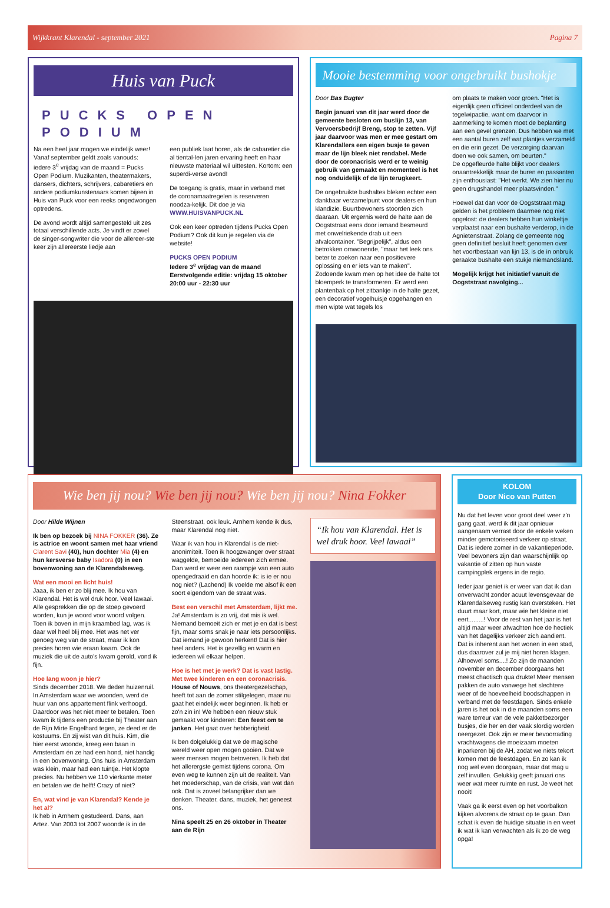Wijkkrant Klarendal - september 2021 Pagina 7
Huis van Puck
PUCKS OPEN PODIUM
Na een heel jaar mogen we eindelijk weer! Vanaf september geldt zoals vanouds: iedere 3<sup>e</sup> vrijdag van de maand = Pucks Open Podium. Muzikanten, theatermakers, dansers, dichters, schrijvers, cabaretiers en andere podiumkunstenaars komen bijeen in Huis van Puck voor een reeks ongedwongen optredens.
De avond wordt altijd samengesteld uit zes totaal verschillende acts. Je vindt er zowel de singer-songwriter die voor de allereer-ste keer zijn allereerste liedje aan
een publiek laat horen, als de cabaretier die al tiental-len jaren ervaring heeft en haar nieuwste materiaal wil uittesten. Kortom: een superdi-verse avond!
De toegang is gratis, maar in verband met de coronamaatregelen is reserveren noodza-kelijk. Dit doe je via WWW.HUISVANPUCK.NL
Ook een keer optreden tijdens Pucks Open Podium? Ook dit kun je regelen via de website!
PUCKS OPEN PODIUM
Iedere 3<sup>e</sup> vrijdag van de maand
Eerstvolgende editie: vrijdag 15 oktober
20:00 uur - 22:30 uur
Mooie bestemming voor ongebruikt bushokje
Door Bas Bugter
Begin januari van dit jaar werd door de gemeente besloten om buslijn 13, van Vervoersbedrijf Breng, stop te zetten. Vijf jaar daarvoor was men er mee gestart om Klarendallers een eigen busje te geven maar de lijn bleek niet rendabel. Mede door de coronacrisis werd er te weinig gebruik van gemaakt en momenteel is het nog onduidelijk of de lijn terugkeert.
De ongebruikte bushaltes bleken echter een dankbaar verzamelpunt voor dealers en hun klandizie. Buurtbewoners stoorden zich daaraan. Uit ergernis werd de halte aan de Oogststraat eens door iemand besmeurd met onwelriekende drab uit een afvalcontainer. "Begrijpelijk", aldus een betrokken omwonende, "maar het leek ons beter te zoeken naar een positievere oplossing en er iets van te maken". Zodoende kwam men op het idee de halte tot bloemperk te transformeren. Er werd een plantenbak op het zitbankje in de halte gezet, een decoratief vogelhuisje opgehangen en men wipte wat tegels los
om plaats te maken voor groen. "Het is eigenlijk geen officieel onderdeel van de tegelwipactie, want om daarvoor in aanmerking te komen moet de beplanting aan een gevel grenzen. Dus hebben we met een aantal buren zelf wat plantjes verzameld en die erin gezet. De verzorging daarvan doen we ook samen, om beurten."
De opgefleurde halte blijkt voor dealers onaantrekkelijk maar de buren en passanten zijn enthousiast: "Het werkt. We zien hier nu geen drugshandel meer plaatsvinden."
Hoewel dat dan voor de Oogststraat mag gelden is het probleem daarmee nog niet opgelost: de dealers hebben hun winkeltje verplaatst naar een bushalte verderop, in de Agnietenstraat. Zolang de gemeente nog geen definitief besluit heeft genomen over het voortbestaan van lijn 13, is de in onbruik geraakte bushalte een stukje niemandsland.
Mogelijk krijgt het initiatief vanuit de Oogststraat navolging...
Wie ben jij nou? Wie ben jij nou? Wie ben jij nou? Nina Fokker
Door Hilde Wijnen
Ik ben op bezoek bij NINA FOKKER (36). Ze is actrice en woont samen met haar vriend Clarent Savi (40), hun dochter Mia (4) en hun kersverse baby Isadora (0) in een bovenwoning aan de Klarendalseweg.
Wat een mooi en licht huis!
Jaaa, ik ben er zo blij mee. Ik hou van Klarendal. Het is wel druk hoor. Veel lawaai. Alle gesprekken die op de stoep gevoerd worden, kun je woord voor woord volgen. Toen ik boven in mijn kraambed lag, was ik daar wel heel blij mee. Het was net ver genoeg weg van de straat, maar ik kon precies horen wie eraan kwam. Ook de muziek die uit de auto's kwam gerold, vond ik fijn.
Hoe lang woon je hier?
Sinds december 2018. We deden huizenruil. In Amsterdam waar we woonden, werd de huur van ons appartement flink verhoogd. Daardoor was het niet meer te betalen. Toen kwam ik tijdens een productie bij Theater aan de Rijn Mirte Engelhard tegen, ze deed er de kostuums. En zij wist van dit huis. Kim, die hier eerst woonde, kreeg een baan in Amsterdam én ze had een hond, niet handig in een bovenwoning. Ons huis in Amsterdam was klein, maar had een tuintje. Het klopte precies. Nu hebben we 110 vierkante meter en betalen we de helft! Crazy of niet?
En, wat vind je van Klarendal? Kende je het al?
Ik heb in Arnhem gestudeerd. Dans, aan Artez. Van 2003 tot 2007 woonde ik in de
Steenstraat, ook leuk. Arnhem kende ik dus, maar Klarendal nog niet.
Waar ik van hou in Klarendal is de niet-anonimiteit. Toen ik hoogzwanger over straat waggelde, bemoeide iedereen zich ermee. Dan werd er weer een raampje van een auto opengedraaid en dan hoorde ik: is ie er nou nog niet? (Lachend) Ik voelde me alsof ik een soort eigendom van de straat was.
Best een verschil met Amsterdam, lijkt me.
Ja! Amsterdam is zo vrij, dat mis ik wel. Niemand bemoeit zich er met je en dat is best fijn, maar soms snak je naar iets persoonlijks. Dat iemand je gewoon herkent! Dat is hier heel anders. Het is gezellig en warm en iedereen wil elkaar helpen.
Hoe is het met je werk? Dat is vast lastig. Met twee kinderen en een coronacrisis.
House of Nouws, ons theatergezelschap, heeft tot aan de zomer stilgelegen, maar nu gaat het eindelijk weer beginnen. Ik heb er zo'n zin in! We hebben een nieuw stuk gemaakt voor kinderen: Een feest om te janken. Het gaat over hebberigheid.
Ik ben dolgelukkig dat we de magische wereld weer open mogen gooien. Dat we weer mensen mogen betoveren. Ik heb dat het allerergste gemist tijdens corona. Om even weg te kunnen zijn uit de realiteit. Van het moederschap, van de crisis, van wat dan ook. Dat is zoveel belangrijker dan we denken. Theater, dans, muziek, het geneest ons.
Nina speelt 25 en 26 oktober in Theater aan de Rijn
“Ik hou van Klarendal. Het is wel druk hoor. Veel lawaai”
KOLOM
Door Nico van Putten
Nu dat het leven voor groot deel weer z'n gang gaat, werd ik dit jaar opnieuw aangenaam verrast door de enkele weken minder gemotoriseerd verkeer op straat. Dat is iedere zomer in de vakantieperiode. Veel bewoners zijn dan waarschijnlijk op vakantie of zitten op hun vaste campingplek ergens in de regio.
Ieder jaar geniet ik er weer van dat ik dan onverwacht zonder acuut levensgevaar de Klarendalseweg rustig kan oversteken. Het duurt maar kort, maar wie het kleine niet eert.........! Voor de rest van het jaar is het altijd maar weer afwachten hoe de hectiek van het dagelijks verkeer zich aandient. Dat is inherent aan het wonen in een stad, dus daarover zul je mij niet horen klagen. Alhoewel soms....! Zo zijn de maanden november en december doorgaans het meest chaotisch qua drukte! Meer mensen pakken de auto vanwege het slechtere weer of de hoeveelheid boodschappen in verband met de feestdagen. Sinds enkele jaren is het ook in die maanden soms een ware terreur van de vele pakketbezorger busjes, die her en der vaak slordig worden neergezet. Ook zijn er meer bevoorrading vrachtwagens die moeizaam moeten inparkeren bij de AH, zodat we niets tekort komen met de feestdagen. En zo kan ik nog wel even doorgaan, maar dat mag u zelf invullen. Gelukkig geeft januari ons weer wat meer ruimte en rust. Je weet het nooit!
Vaak ga ik eerst even op het voorbalkon kijken alvorens de straat op te gaan. Dan schat ik even de huidige situatie in en weet ik wat ik kan verwachten als ik zo de weg opga!